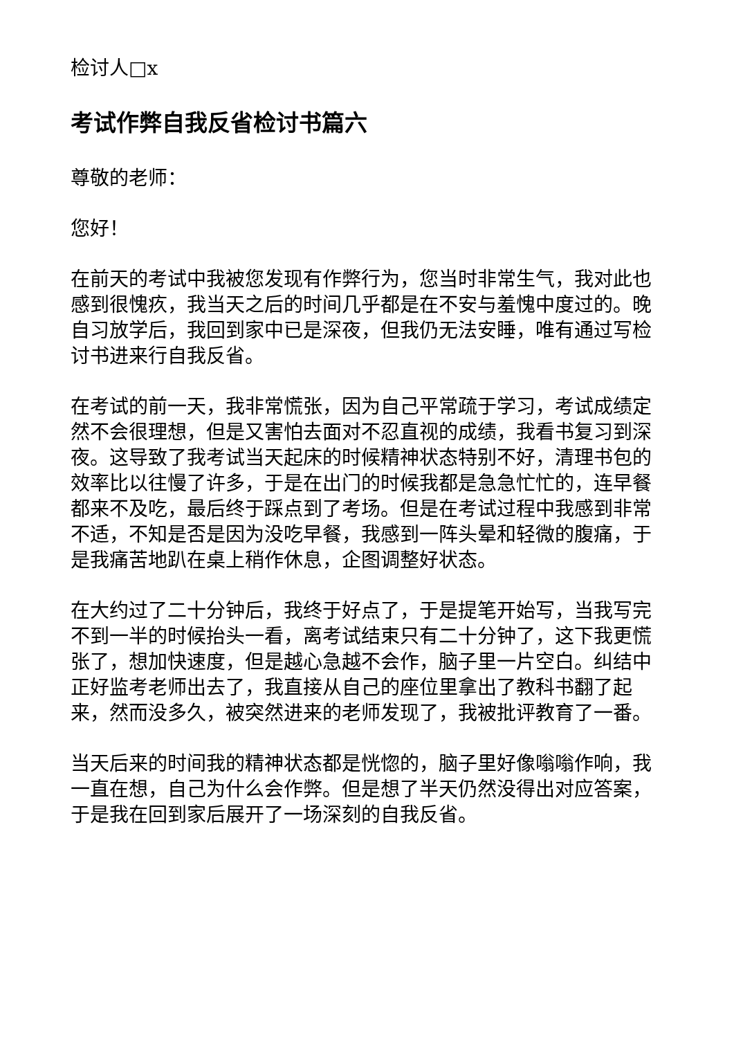检讨人□x
考试作弊自我反省检讨书篇六
尊敬的老师：
您好！
在前天的考试中我被您发现有作弊行为，您当时非常生气，我对此也感到很愧疚，我当天之后的时间几乎都是在不安与羞愧中度过的。晚自习放学后，我回到家中已是深夜，但我仍无法安睡，唯有通过写检讨书进来行自我反省。
在考试的前一天，我非常慌张，因为自己平常疏于学习，考试成绩定然不会很理想，但是又害怕去面对不忍直视的成绩，我看书复习到深夜。这导致了我考试当天起床的时候精神状态特别不好，清理书包的效率比以往慢了许多，于是在出门的时候我都是急急忙忙的，连早餐都来不及吃，最后终于踩点到了考场。但是在考试过程中我感到非常不适，不知是否是因为没吃早餐，我感到一阵头晕和轻微的腹痛，于是我痛苦地趴在桌上稍作休息，企图调整好状态。
在大约过了二十分钟后，我终于好点了，于是提笔开始写，当我写完不到一半的时候抬头一看，离考试结束只有二十分钟了，这下我更慌张了，想加快速度，但是越心急越不会作，脑子里一片空白。纠结中正好监考老师出去了，我直接从自己的座位里拿出了教科书翻了起来，然而没多久，被突然进来的老师发现了，我被批评教育了一番。
当天后来的时间我的精神状态都是恍惚的，脑子里好像嗡嗡作响，我一直在想，自己为什么会作弊。但是想了半天仍然没得出对应答案，于是我在回到家后展开了一场深刻的自我反省。